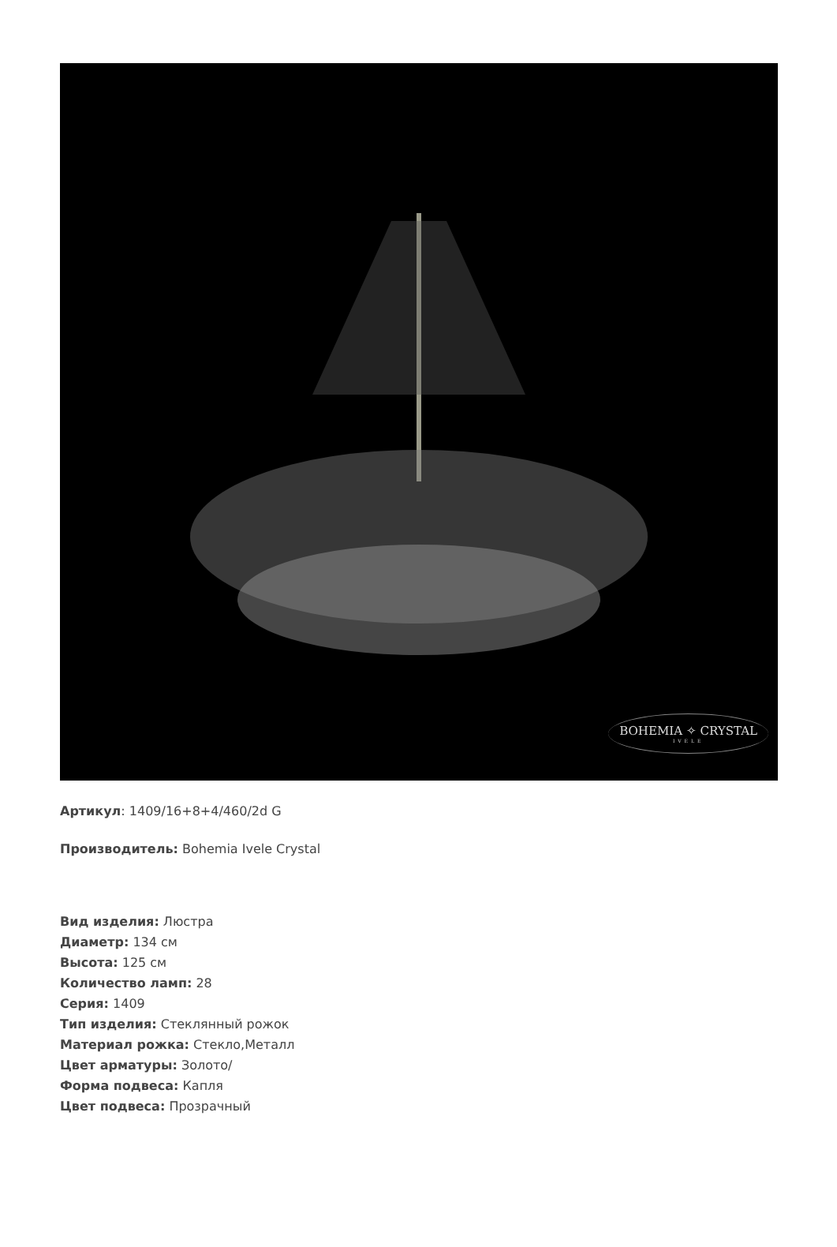BOHEMIA ✧ CRYSTAL
IVELE
Артикул: 1409/16+8+4/460/2d G
Производитель: Bohemia Ivele Crystal
Вид изделия: Люстра
Диаметр: 134 см
Высота: 125 см
Количество ламп: 28
Серия: 1409
Тип изделия: Стеклянный рожок
Материал рожка: Стекло,Металл
Цвет арматуры: Золото/
Форма подвеса: Капля
Цвет подвеса: Прозрачный